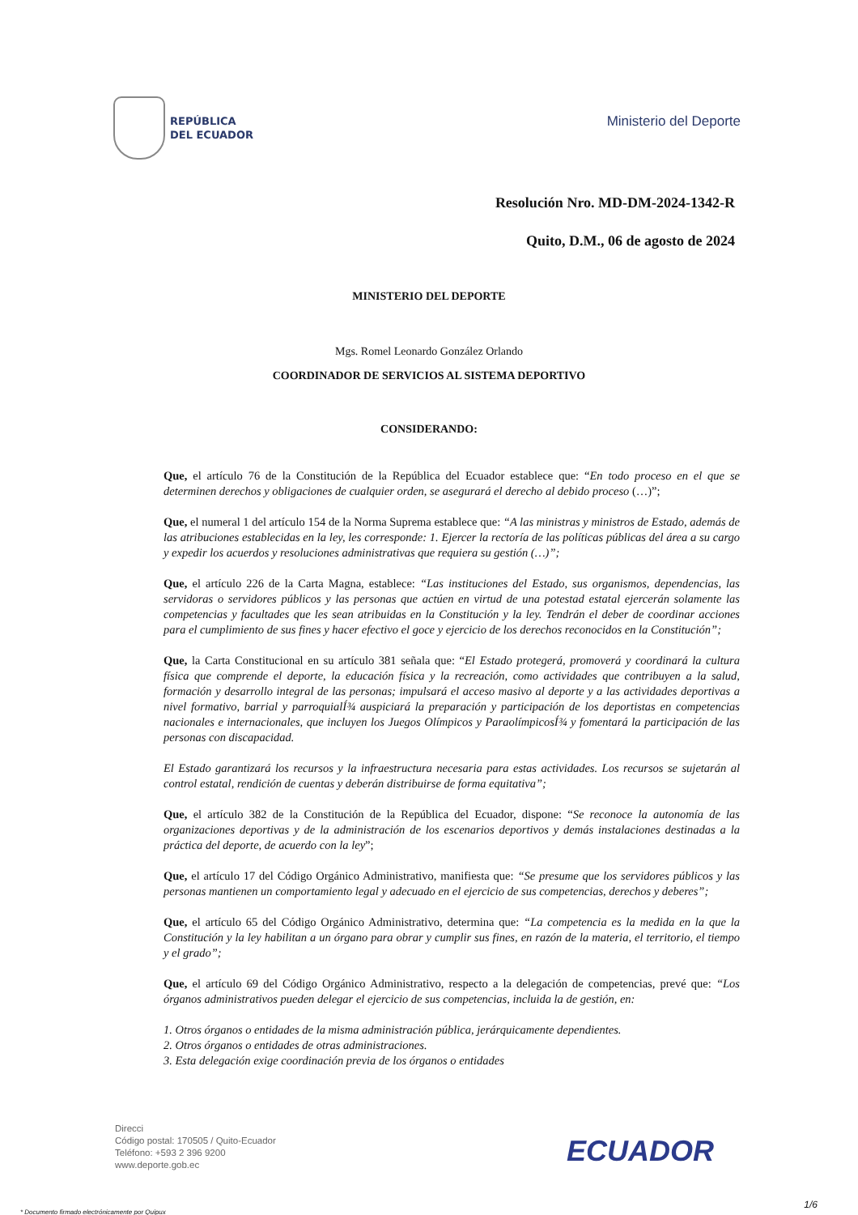REPÚBLICA
DEL ECUADOR
Ministerio del Deporte
Resolución Nro. MD-DM-2024-1342-R
Quito, D.M., 06 de agosto de 2024
MINISTERIO DEL DEPORTE
Mgs. Romel Leonardo González Orlando
COORDINADOR DE SERVICIOS AL SISTEMA DEPORTIVO
CONSIDERANDO:
Que, el artículo 76 de la Constitución de la República del Ecuador establece que: “En todo proceso en el que se determinen derechos y obligaciones de cualquier orden, se asegurará el derecho al debido proceso (…)”;
Que, el numeral 1 del artículo 154 de la Norma Suprema establece que: “A las ministras y ministros de Estado, además de las atribuciones establecidas en la ley, les corresponde: 1. Ejercer la rectoría de las políticas públicas del área a su cargo y expedir los acuerdos y resoluciones administrativas que requiera su gestión (…)”;
Que, el artículo 226 de la Carta Magna, establece: “Las instituciones del Estado, sus organismos, dependencias, las servidoras o servidores públicos y las personas que actúen en virtud de una potestad estatal ejercerán solamente las competencias y facultades que les sean atribuidas en la Constitución y la ley. Tendrán el deber de coordinar acciones para el cumplimiento de sus fines y hacer efectivo el goce y ejercicio de los derechos reconocidos en la Constitución”;
Que, la Carta Constitucional en su artículo 381 señala que: “El Estado protegerá, promoverá y coordinará la cultura física que comprende el deporte, la educación física y la recreación, como actividades que contribuyen a la salud, formación y desarrollo integral de las personas; impulsará el acceso masivo al deporte y a las actividades deportivas a nivel formativo, barrial y parroquialÍ¾ auspiciará la preparación y participación de los deportistas en competencias nacionales e internacionales, que incluyen los Juegos Olímpicos y ParaolímpicosÍ¾ y fomentará la participación de las personas con discapacidad.
El Estado garantizará los recursos y la infraestructura necesaria para estas actividades. Los recursos se sujetarán al control estatal, rendición de cuentas y deberán distribuirse de forma equitativa”;
Que, el artículo 382 de la Constitución de la República del Ecuador, dispone: “Se reconoce la autonomía de las organizaciones deportivas y de la administración de los escenarios deportivos y demás instalaciones destinadas a la práctica del deporte, de acuerdo con la ley”;
Que, el artículo 17 del Código Orgánico Administrativo, manifiesta que: “Se presume que los servidores públicos y las personas mantienen un comportamiento legal y adecuado en el ejercicio de sus competencias, derechos y deberes”;
Que, el artículo 65 del Código Orgánico Administrativo, determina que: “La competencia es la medida en la que la Constitución y la ley habilitan a un órgano para obrar y cumplir sus fines, en razón de la materia, el territorio, el tiempo y el grado”;
Que, el artículo 69 del Código Orgánico Administrativo, respecto a la delegación de competencias, prevé que: “Los órganos administrativos pueden delegar el ejercicio de sus competencias, incluida la de gestión, en:
1. Otros órganos o entidades de la misma administración pública, jerárquicamente dependientes.
2. Otros órganos o entidades de otras administraciones.
3. Esta delegación exige coordinación previa de los órganos o entidades
Direcci
Código postal: 170505 / Quito-Ecuador
Teléfono: +593 2 396 9200
www.deporte.gob.ec
ECUADOR
1/6
* Documento firmado electrónicamente por Quipux